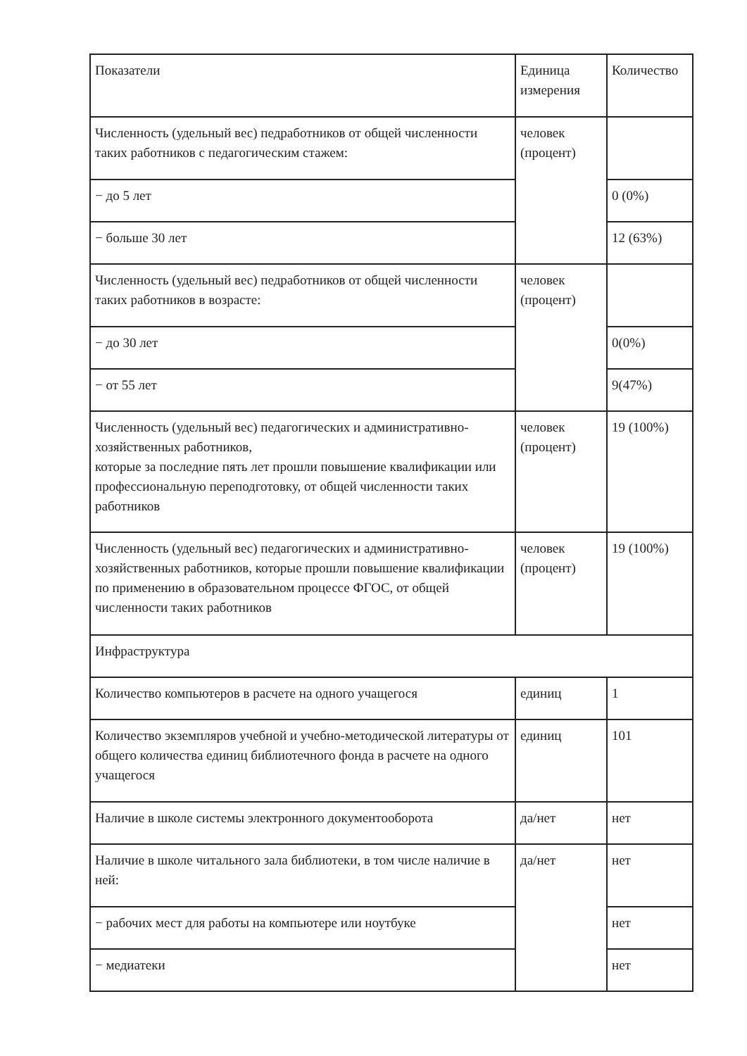| Показатели | Единица измерения | Количество |
| Численность (удельный вес) педработников от общей численности таких работников с педагогическим стажем: | человек (процент) | |
| − до 5 лет | | 0 (0%) |
| − больше 30 лет | | 12 (63%) |
| Численность (удельный вес) педработников от общей численности таких работников в возрасте: | человек (процент) | |
| − до 30 лет | | 0(0%) |
| − от 55 лет | | 9(47%) |
| Численность (удельный вес) педагогических и административно-хозяйственных работников, которые за последние пять лет прошли повышение квалификации или профессиональную переподготовку, от общей численности таких работников | человек (процент) | 19 (100%) |
| Численность (удельный вес) педагогических и административно-хозяйственных работников, которые прошли повышение квалификации по применению в образовательном процессе ФГОС, от общей численности таких работников | человек (процент) | 19 (100%) |
| Инфраструктура | | |
| Количество компьютеров в расчете на одного учащегося | единиц | 1 |
| Количество экземпляров учебной и учебно-методической литературы от общего количества единиц библиотечного фонда в расчете на одного учащегося | единиц | 101 |
| Наличие в школе системы электронного документооборота | да/нет | нет |
| Наличие в школе читального зала библиотеки, в том числе наличие в ней: | да/нет | нет |
| − рабочих мест для работы на компьютере или ноутбуке | | нет |
| − медиатеки | | нет |